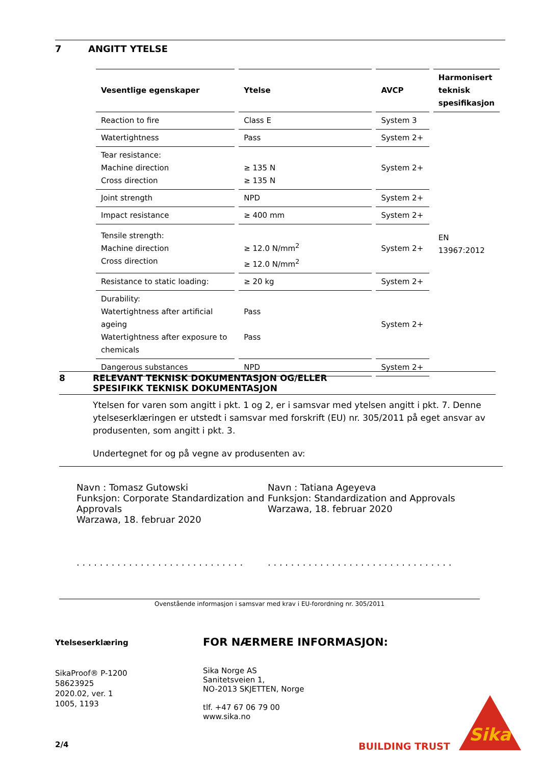7 ANGITT YTELSE
| Vesentlige egenskaper | Ytelse | AVCP | Harmonisert teknisk spesifikasjon |
| --- | --- | --- | --- |
| Reaction to fire | Class E | System 3 | EN 13967:2012 |
| Watertightness | Pass | System 2+ | |
| Tear resistance: Machine direction Cross direction | ≥ 135 N ≥ 135 N | System 2+ | |
| Joint strength | NPD | System 2+ | |
| Impact resistance | ≥ 400 mm | System 2+ | |
| Tensile strength: Machine direction Cross direction | ≥ 12.0 N/mm<sup>2</sup> ≥ 12.0 N/mm<sup>2</sup> | System 2+ | |
| Resistance to static loading: | ≥ 20 kg | System 2+ | |
| Durability: Watertightness after artificial ageing Watertightness after exposure to chemicals | Pass Pass | System 2+ | |
| Dangerous substances | NPD | System 2+ | |
8 RELEVANT TEKNISK DOKUMENTASJON OG/ELLER
SPESIFIKK TEKNISK DOKUMENTASJON
Ytelsen for varen som angitt i pkt. 1 og 2, er i samsvar med ytelsen angitt i pkt. 7. Denne ytelseserklæringen er utstedt i samsvar med forskrift (EU) nr. 305/2011 på eget ansvar av produsenten, som angitt i pkt. 3.
Undertegnet for og på vegne av produsenten av:
Navn : Tomasz Gutowski
Funksjon: Corporate Standardization and Approvals
Warzawa, 18. februar 2020
. . . . . . . . . . . . . . . . . . . . . . . . . . . . .
Navn : Tatiana Ageyeva
Funksjon: Standardization and Approvals
Warzawa, 18. februar 2020
. . . . . . . . . . . . . . . . . . . . . . . . . . . . . . . .
Ovenstående informasjon i samsvar med krav i EU-forordning nr. 305/2011
Ytelseserklæring
SikaProof® P-1200
58623925
2020.02, ver. 1
1005, 1193
2/4
FOR NÆRMERE INFORMASJON:
Sika Norge AS
Sanitetsveien 1,
NO-2013 SKJETTEN, Norge
tlf. +47 67 06 79 00
www.sika.no
BUILDING TRUST
Sika